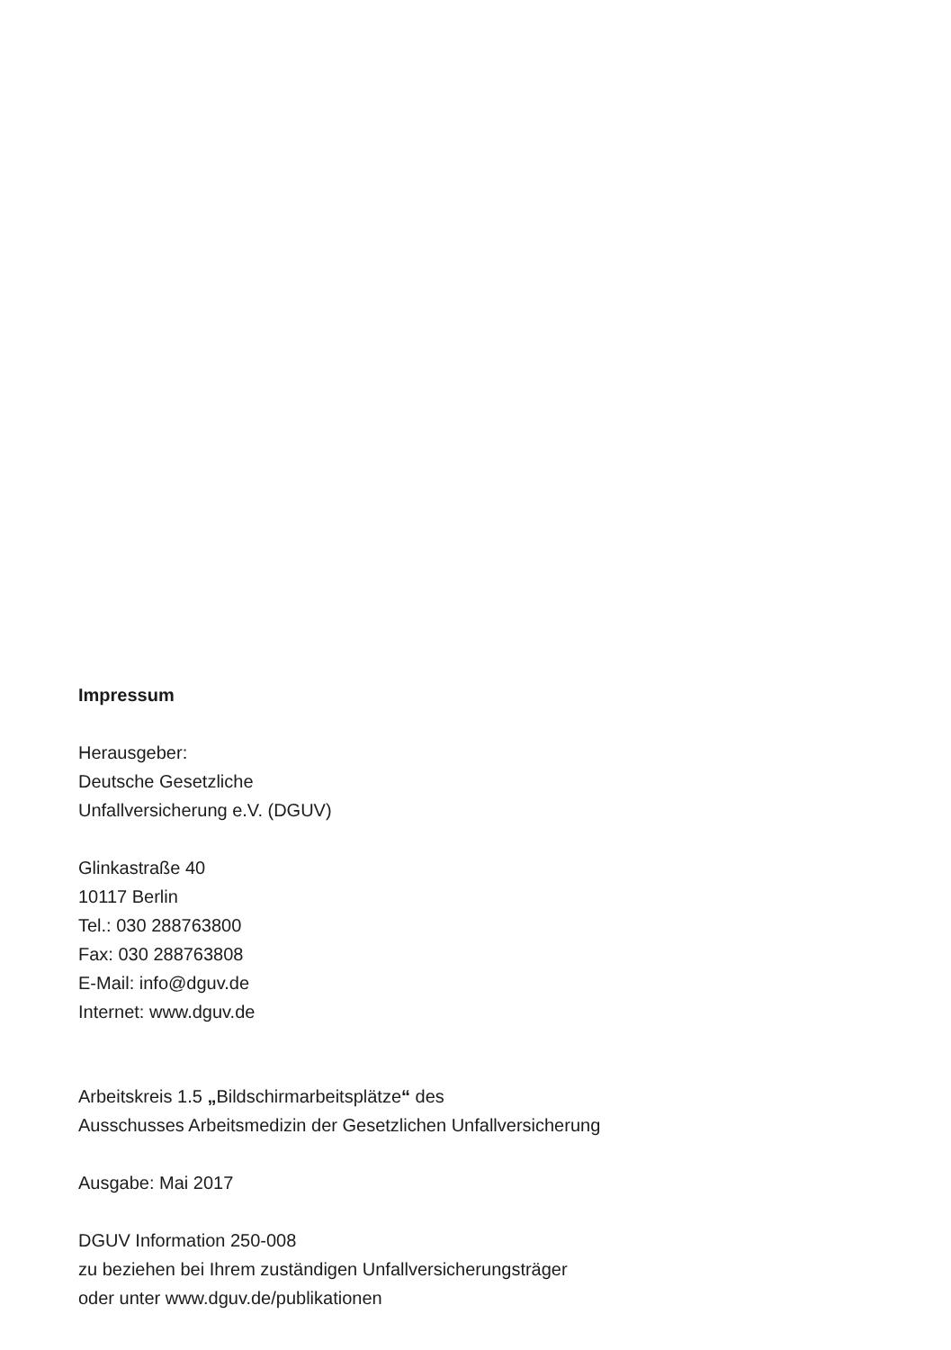Impressum
Herausgeber:
Deutsche Gesetzliche
Unfallversicherung e.V. (DGUV)
Glinkastraße 40
10117 Berlin
Tel.: 030 288763800
Fax: 030 288763808
E-Mail: info@dguv.de
Internet: www.dguv.de
Arbeitskreis 1.5 „Bildschirmarbeitsplätze“ des
Ausschusses Arbeitsmedizin der Gesetzlichen Unfallversicherung
Ausgabe: Mai 2017
DGUV Information 250-008
zu beziehen bei Ihrem zuständigen Unfallversicherungsträger
oder unter www.dguv.de/publikationen